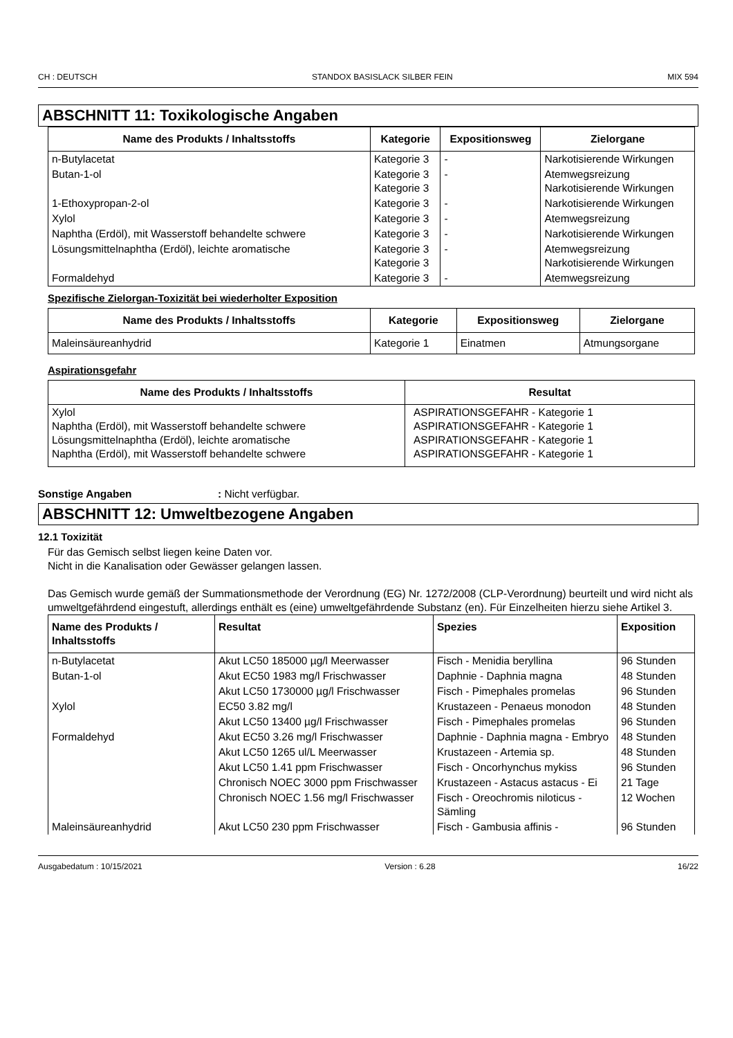CH : DEUTSCH STANDOX BASISLACK SILBER FEIN MIX 594
ABSCHNITT 11: Toxikologische Angaben
| Name des Produkts / Inhaltsstoffs | Kategorie | Expositionsweg | Zielorgane |
| --- | --- | --- | --- |
| n-Butylacetat | Kategorie 3 | - | Narkotisierende Wirkungen |
| Butan-1-ol | Kategorie 3 Kategorie 3 | - | Atemwegsreizung Narkotisierende Wirkungen |
| 1-Ethoxypropan-2-ol | Kategorie 3 | - | Narkotisierende Wirkungen |
| Xylol | Kategorie 3 | - | Atemwegsreizung |
| Naphtha (Erdöl), mit Wasserstoff behandelte schwere | Kategorie 3 | - | Narkotisierende Wirkungen |
| Lösungsmittelnaphtha (Erdöl), leichte aromatische | Kategorie 3 Kategorie 3 | - | Atemwegsreizung Narkotisierende Wirkungen |
| Formaldehyd | Kategorie 3 | - | Atemwegsreizung |
Spezifische Zielorgan-Toxizität bei wiederholter Exposition
| Name des Produkts / Inhaltsstoffs | Kategorie | Expositionsweg | Zielorgane |
| --- | --- | --- | --- |
| Maleinsäureanhydrid | Kategorie 1 | Einatmen | Atmungsorgane |
Aspirationsgefahr
| Name des Produkts / Inhaltsstoffs | Resultat |
| --- | --- |
| Xylol Naphtha (Erdöl), mit Wasserstoff behandelte schwere Lösungsmittelnaphtha (Erdöl), leichte aromatische Naphtha (Erdöl), mit Wasserstoff behandelte schwere | ASPIRATIONSGEFAHR - Kategorie 1 ASPIRATIONSGEFAHR - Kategorie 1 ASPIRATIONSGEFAHR - Kategorie 1 ASPIRATIONSGEFAHR - Kategorie 1 |
Sonstige Angaben: Nicht verfügbar.
ABSCHNITT 12: Umweltbezogene Angaben
12.1 Toxizität
Für das Gemisch selbst liegen keine Daten vor.
Nicht in die Kanalisation oder Gewässer gelangen lassen.
Das Gemisch wurde gemäß der Summationsmethode der Verordnung (EG) Nr. 1272/2008 (CLP-Verordnung) beurteilt und wird nicht als umweltgefährdend eingestuft, allerdings enthält es (eine) umweltgefährdende Substanz (en). Für Einzelheiten hierzu siehe Artikel 3.
| Name des Produkts / Inhaltsstoffs | Resultat | Spezies | Exposition |
| --- | --- | --- | --- |
| n-Butylacetat | Akut LC50 185000 µg/l Meerwasser | Fisch - Menidia beryllina | 96 Stunden |
| Butan-1-ol | Akut EC50 1983 mg/l Frischwasser | Daphnie - Daphnia magna | 48 Stunden |
| | Akut LC50 1730000 µg/l Frischwasser | Fisch - Pimephales promelas | 96 Stunden |
| Xylol | EC50 3.82 mg/l | Krustazeen - Penaeus monodon | 48 Stunden |
| | Akut LC50 13400 µg/l Frischwasser | Fisch - Pimephales promelas | 96 Stunden |
| Formaldehyd | Akut EC50 3.26 mg/l Frischwasser | Daphnie - Daphnia magna - Embryo | 48 Stunden |
| | Akut LC50 1265 ul/L Meerwasser | Krustazeen - Artemia sp. | 48 Stunden |
| | Akut LC50 1.41 ppm Frischwasser | Fisch - Oncorhynchus mykiss | 96 Stunden |
| | Chronisch NOEC 3000 ppm Frischwasser | Krustazeen - Astacus astacus - Ei | 21 Tage |
| | Chronisch NOEC 1.56 mg/l Frischwasser | Fisch - Oreochromis niloticus - Sämling | 12 Wochen |
| Maleinsäureanhydrid | Akut LC50 230 ppm Frischwasser | Fisch - Gambusia affinis - | 96 Stunden |
Ausgabedatum : 10/15/2021 Version : 6.28 16/22